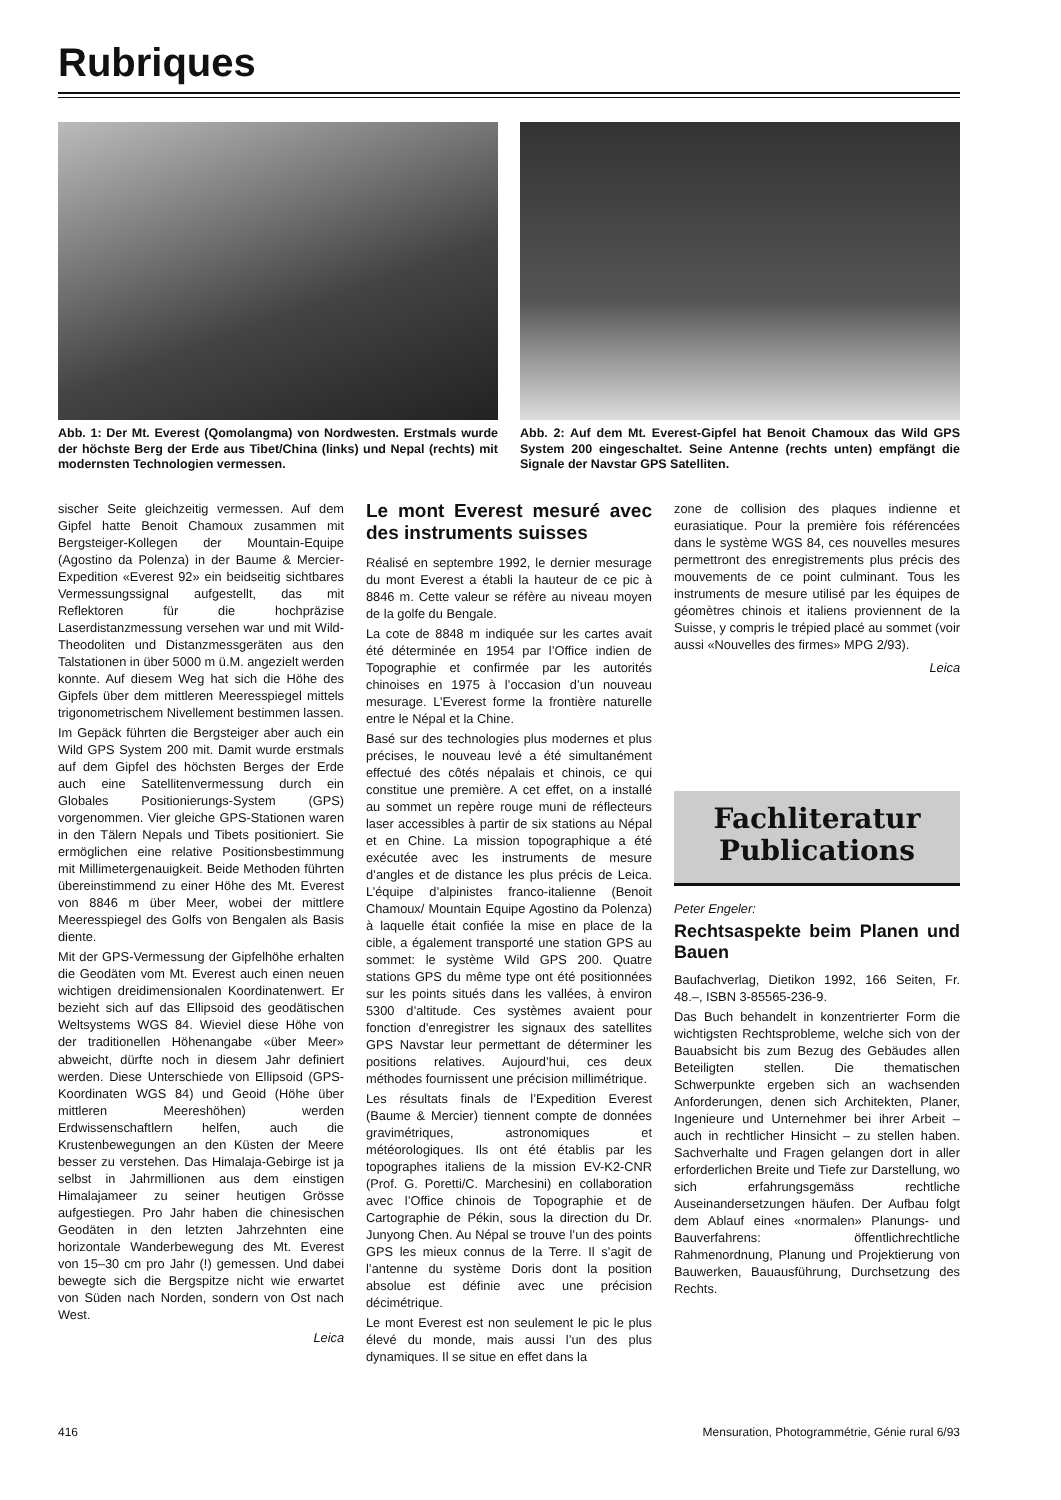Rubriques
Abb. 1: Der Mt. Everest (Qomolangma) von Nordwesten. Erstmals wurde der höchste Berg der Erde aus Tibet/China (links) und Nepal (rechts) mit modernsten Technologien vermessen.
Abb. 2: Auf dem Mt. Everest-Gipfel hat Benoit Chamoux das Wild GPS System 200 eingeschaltet. Seine Antenne (rechts unten) empfängt die Signale der Navstar GPS Satelliten.
sischer Seite gleichzeitig vermessen. Auf dem Gipfel hatte Benoit Chamoux zusammen mit Bergsteiger-Kollegen der Mountain-Equipe (Agostino da Polenza) in der Baume & Mercier-Expedition «Everest 92» ein beidseitig sichtbares Vermessungssignal aufgestellt, das mit Reflektoren für die hochpräzise Laserdistanzmessung versehen war und mit Wild-Theodoliten und Distanzmessgeräten aus den Talstationen in über 5000 m ü.M. angezielt werden konnte. Auf diesem Weg hat sich die Höhe des Gipfels über dem mittleren Meeresspiegel mittels trigonometrischem Nivellement bestimmen lassen.
Im Gepäck führten die Bergsteiger aber auch ein Wild GPS System 200 mit. Damit wurde erstmals auf dem Gipfel des höchsten Berges der Erde auch eine Satellitenvermessung durch ein Globales Positionierungs-System (GPS) vorgenommen. Vier gleiche GPS-Stationen waren in den Tälern Nepals und Tibets positioniert. Sie ermöglichen eine relative Positionsbestimmung mit Millimetergenauigkeit. Beide Methoden führten übereinstimmend zu einer Höhe des Mt. Everest von 8846 m über Meer, wobei der mittlere Meeresspiegel des Golfs von Bengalen als Basis diente.
Mit der GPS-Vermessung der Gipfelhöhe erhalten die Geodäten vom Mt. Everest auch einen neuen wichtigen dreidimensionalen Koordinatenwert. Er bezieht sich auf das Ellipsoid des geodätischen Weltsystems WGS 84. Wieviel diese Höhe von der traditionellen Höhenangabe «über Meer» abweicht, dürfte noch in diesem Jahr definiert werden. Diese Unterschiede von Ellipsoid (GPS-Koordinaten WGS 84) und Geoid (Höhe über mittleren Meereshöhen) werden Erdwissenschaftlern helfen, auch die Krustenbewegungen an den Küsten der Meere besser zu verstehen. Das Himalaja-Gebirge ist ja selbst in Jahrmillionen aus dem einstigen Himalajameer zu seiner heutigen Grösse aufgestiegen. Pro Jahr haben die chinesischen Geodäten in den letzten Jahrzehnten eine horizontale Wanderbewegung des Mt. Everest von 15–30 cm pro Jahr (!) gemessen. Und dabei bewegte sich die Bergspitze nicht wie erwartet von Süden nach Norden, sondern von Ost nach West.
Leica
Le mont Everest mesuré avec des instruments suisses
Réalisé en septembre 1992, le dernier mesurage du mont Everest a établi la hauteur de ce pic à 8846 m. Cette valeur se réfère au niveau moyen de la golfe du Bengale.
La cote de 8848 m indiquée sur les cartes avait été déterminée en 1954 par l’Office indien de Topographie et confirmée par les autorités chinoises en 1975 à l’occasion d’un nouveau mesurage. L’Everest forme la frontière naturelle entre le Népal et la Chine.
Basé sur des technologies plus modernes et plus précises, le nouveau levé a été simultanément effectué des côtés népalais et chinois, ce qui constitue une première. A cet effet, on a installé au sommet un repère rouge muni de réflecteurs laser accessibles à partir de six stations au Népal et en Chine. La mission topographique a été exécutée avec les instruments de mesure d’angles et de distance les plus précis de Leica. L’équipe d’alpinistes franco-italienne (Benoit Chamoux/ Mountain Equipe Agostino da Polenza) à laquelle était confiée la mise en place de la cible, a également transporté une station GPS au sommet: le système Wild GPS 200. Quatre stations GPS du même type ont été positionnées sur les points situés dans les vallées, à environ 5300 d’altitude. Ces systèmes avaient pour fonction d’enregistrer les signaux des satellites GPS Navstar leur permettant de déterminer les positions relatives. Aujourd’hui, ces deux méthodes fournissent une précision millimétrique.
Les résultats finals de l’Expedition Everest (Baume & Mercier) tiennent compte de données gravimétriques, astronomiques et météorologiques. Ils ont été établis par les topographes italiens de la mission EV-K2-CNR (Prof. G. Poretti/C. Marchesini) en collaboration avec l’Office chinois de Topographie et de Cartographie de Pékin, sous la direction du Dr. Junyong Chen. Au Népal se trouve l’un des points GPS les mieux connus de la Terre. Il s’agit de l’antenne du système Doris dont la position absolue est définie avec une précision décimétrique.
Le mont Everest est non seulement le pic le plus élevé du monde, mais aussi l’un des plus dynamiques. Il se situe en effet dans la
zone de collision des plaques indienne et eurasiatique. Pour la première fois référencées dans le système WGS 84, ces nouvelles mesures permettront des enregistrements plus précis des mouvements de ce point culminant. Tous les instruments de mesure utilisé par les équipes de géomètres chinois et italiens proviennent de la Suisse, y compris le trépied placé au sommet (voir aussi «Nouvelles des firmes» MPG 2/93).
Leica
Fachliteratur
Publications
Peter Engeler:
Rechtsaspekte beim Planen und Bauen
Baufachverlag, Dietikon 1992, 166 Seiten, Fr. 48.–, ISBN 3-85565-236-9.
Das Buch behandelt in konzentrierter Form die wichtigsten Rechtsprobleme, welche sich von der Bauabsicht bis zum Bezug des Gebäudes allen Beteiligten stellen. Die thematischen Schwerpunkte ergeben sich an wachsenden Anforderungen, denen sich Architekten, Planer, Ingenieure und Unternehmer bei ihrer Arbeit – auch in rechtlicher Hinsicht – zu stellen haben. Sachverhalte und Fragen gelangen dort in aller erforderlichen Breite und Tiefe zur Darstellung, wo sich erfahrungsgemäss rechtliche Auseinandersetzungen häufen. Der Aufbau folgt dem Ablauf eines «normalen» Planungs- und Bauverfahrens: öffentlichrechtliche Rahmenordnung, Planung und Projektierung von Bauwerken, Bauausführung, Durchsetzung des Rechts.
416 Mensuration, Photogrammétrie, Génie rural 6/93